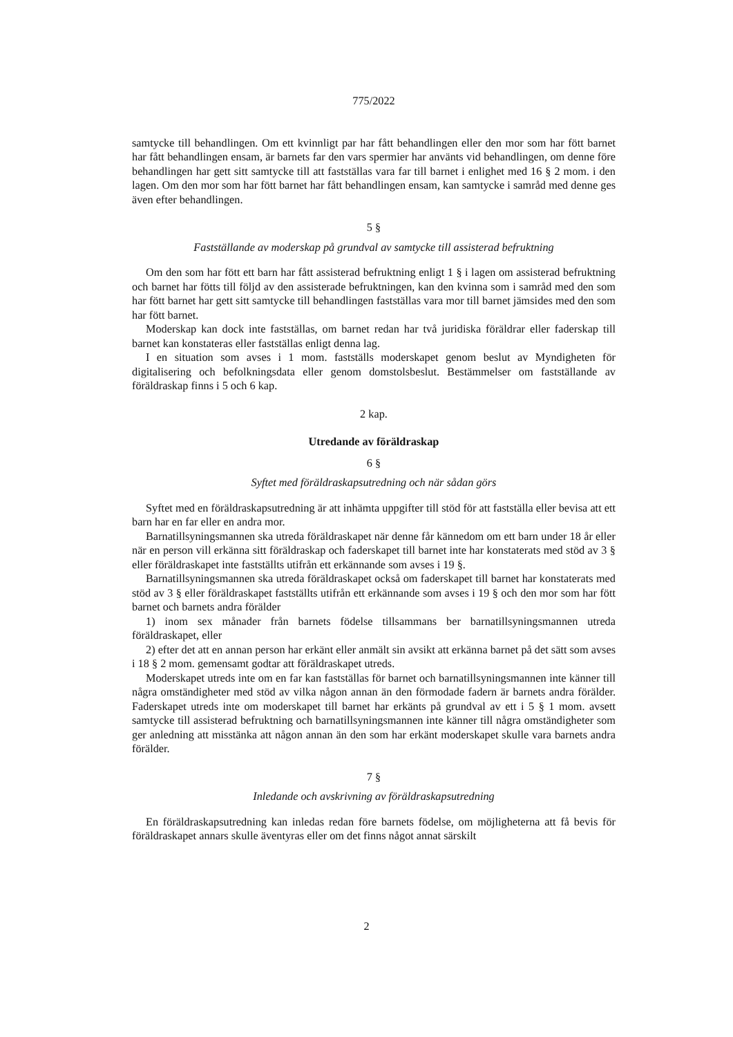775/2022
samtycke till behandlingen. Om ett kvinnligt par har fått behandlingen eller den mor som har fött barnet har fått behandlingen ensam, är barnets far den vars spermier har använts vid behandlingen, om denne före behandlingen har gett sitt samtycke till att fastställas vara far till barnet i enlighet med 16 § 2 mom. i den lagen. Om den mor som har fött barnet har fått behandlingen ensam, kan samtycke i samråd med denne ges även efter behandlingen.
5 §
Fastställande av moderskap på grundval av samtycke till assisterad befruktning
Om den som har fött ett barn har fått assisterad befruktning enligt 1 § i lagen om assisterad befruktning och barnet har fötts till följd av den assisterade befruktningen, kan den kvinna som i samråd med den som har fött barnet har gett sitt samtycke till behandlingen fastställas vara mor till barnet jämsides med den som har fött barnet.
Moderskap kan dock inte fastställas, om barnet redan har två juridiska föräldrar eller faderskap till barnet kan konstateras eller fastställas enligt denna lag.
I en situation som avses i 1 mom. fastställs moderskapet genom beslut av Myndigheten för digitalisering och befolkningsdata eller genom domstolsbeslut. Bestämmelser om fastställande av föräldraskap finns i 5 och 6 kap.
2 kap.
Utredande av föräldraskap
6 §
Syftet med föräldraskapsutredning och när sådan görs
Syftet med en föräldraskapsutredning är att inhämta uppgifter till stöd för att fastställa eller bevisa att ett barn har en far eller en andra mor.
Barnatillsyningsmannen ska utreda föräldraskapet när denne får kännedom om ett barn under 18 år eller när en person vill erkänna sitt föräldraskap och faderskapet till barnet inte har konstaterats med stöd av 3 § eller föräldraskapet inte fastställts utifrån ett erkännande som avses i 19 §.
Barnatillsyningsmannen ska utreda föräldraskapet också om faderskapet till barnet har konstaterats med stöd av 3 § eller föräldraskapet fastställts utifrån ett erkännande som avses i 19 § och den mor som har fött barnet och barnets andra förälder
1) inom sex månader från barnets födelse tillsammans ber barnatillsyningsmannen utreda föräldraskapet, eller
2) efter det att en annan person har erkänt eller anmält sin avsikt att erkänna barnet på det sätt som avses i 18 § 2 mom. gemensamt godtar att föräldraskapet utreds.
Moderskapet utreds inte om en far kan fastställas för barnet och barnatillsyningsmannen inte känner till några omständigheter med stöd av vilka någon annan än den förmodade fadern är barnets andra förälder. Faderskapet utreds inte om moderskapet till barnet har erkänts på grundval av ett i 5 § 1 mom. avsett samtycke till assisterad befruktning och barnatillsyningsmannen inte känner till några omständigheter som ger anledning att misstänka att någon annan än den som har erkänt moderskapet skulle vara barnets andra förälder.
7 §
Inledande och avskrivning av föräldraskapsutredning
En föräldraskapsutredning kan inledas redan före barnets födelse, om möjligheterna att få bevis för föräldraskapet annars skulle äventyras eller om det finns något annat särskilt
2